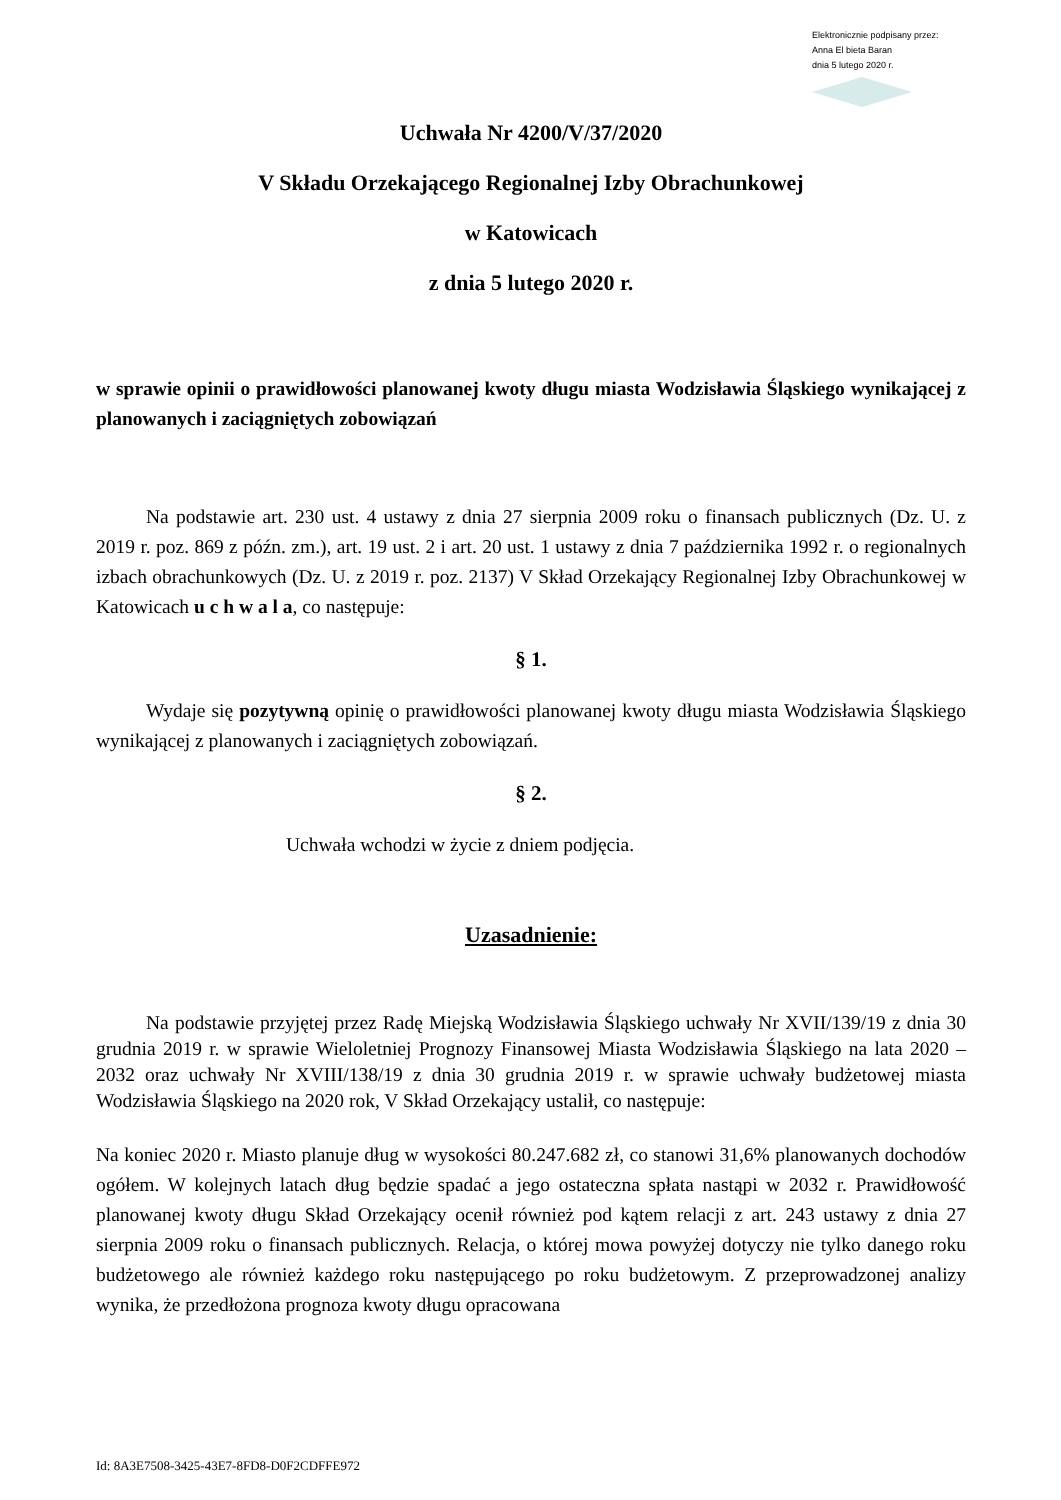Elektronicznie podpisany przez:
Anna El bieta Baran
dnia 5 lutego 2020 r.
Uchwała Nr 4200/V/37/2020
V Składu Orzekającego Regionalnej Izby Obrachunkowej
w Katowicach
z dnia 5 lutego 2020 r.
w sprawie opinii o prawidłowości planowanej kwoty długu miasta Wodzisławia Śląskiego wynikającej z planowanych i zaciągniętych zobowiązań
Na podstawie art. 230 ust. 4 ustawy z dnia 27 sierpnia 2009 roku o finansach publicznych (Dz. U. z 2019 r. poz. 869 z późn. zm.), art. 19 ust. 2 i art. 20 ust. 1 ustawy z dnia 7 października 1992 r. o regionalnych izbach obrachunkowych (Dz. U. z 2019 r. poz. 2137) V Skład Orzekający Regionalnej Izby Obrachunkowej w Katowicach u c h w a l a, co następuje:
§ 1.
Wydaje się pozytywną opinię o prawidłowości planowanej kwoty długu miasta Wodzisławia Śląskiego wynikającej z planowanych i zaciągniętych zobowiązań.
§ 2.
Uchwała wchodzi w życie z dniem podjęcia.
Uzasadnienie:
Na podstawie przyjętej przez Radę Miejską Wodzisławia Śląskiego uchwały Nr XVII/139/19 z dnia 30 grudnia 2019 r. w sprawie Wieloletniej Prognozy Finansowej Miasta Wodzisławia Śląskiego na lata 2020 – 2032 oraz uchwały Nr XVIII/138/19 z dnia 30 grudnia 2019 r. w sprawie uchwały budżetowej miasta Wodzisławia Śląskiego na 2020 rok, V Skład Orzekający ustalił, co następuje:
Na koniec 2020 r. Miasto planuje dług w wysokości 80.247.682 zł, co stanowi 31,6% planowanych dochodów ogółem. W kolejnych latach dług będzie spadać a jego ostateczna spłata nastąpi w 2032 r. Prawidłowość planowanej kwoty długu Skład Orzekający ocenił również pod kątem relacji z art. 243 ustawy z dnia 27 sierpnia 2009 roku o finansach publicznych. Relacja, o której mowa powyżej dotyczy nie tylko danego roku budżetowego ale również każdego roku następującego po roku budżetowym. Z przeprowadzonej analizy wynika, że przedłożona prognoza kwoty długu opracowana
Id: 8A3E7508-3425-43E7-8FD8-D0F2CDFFE972